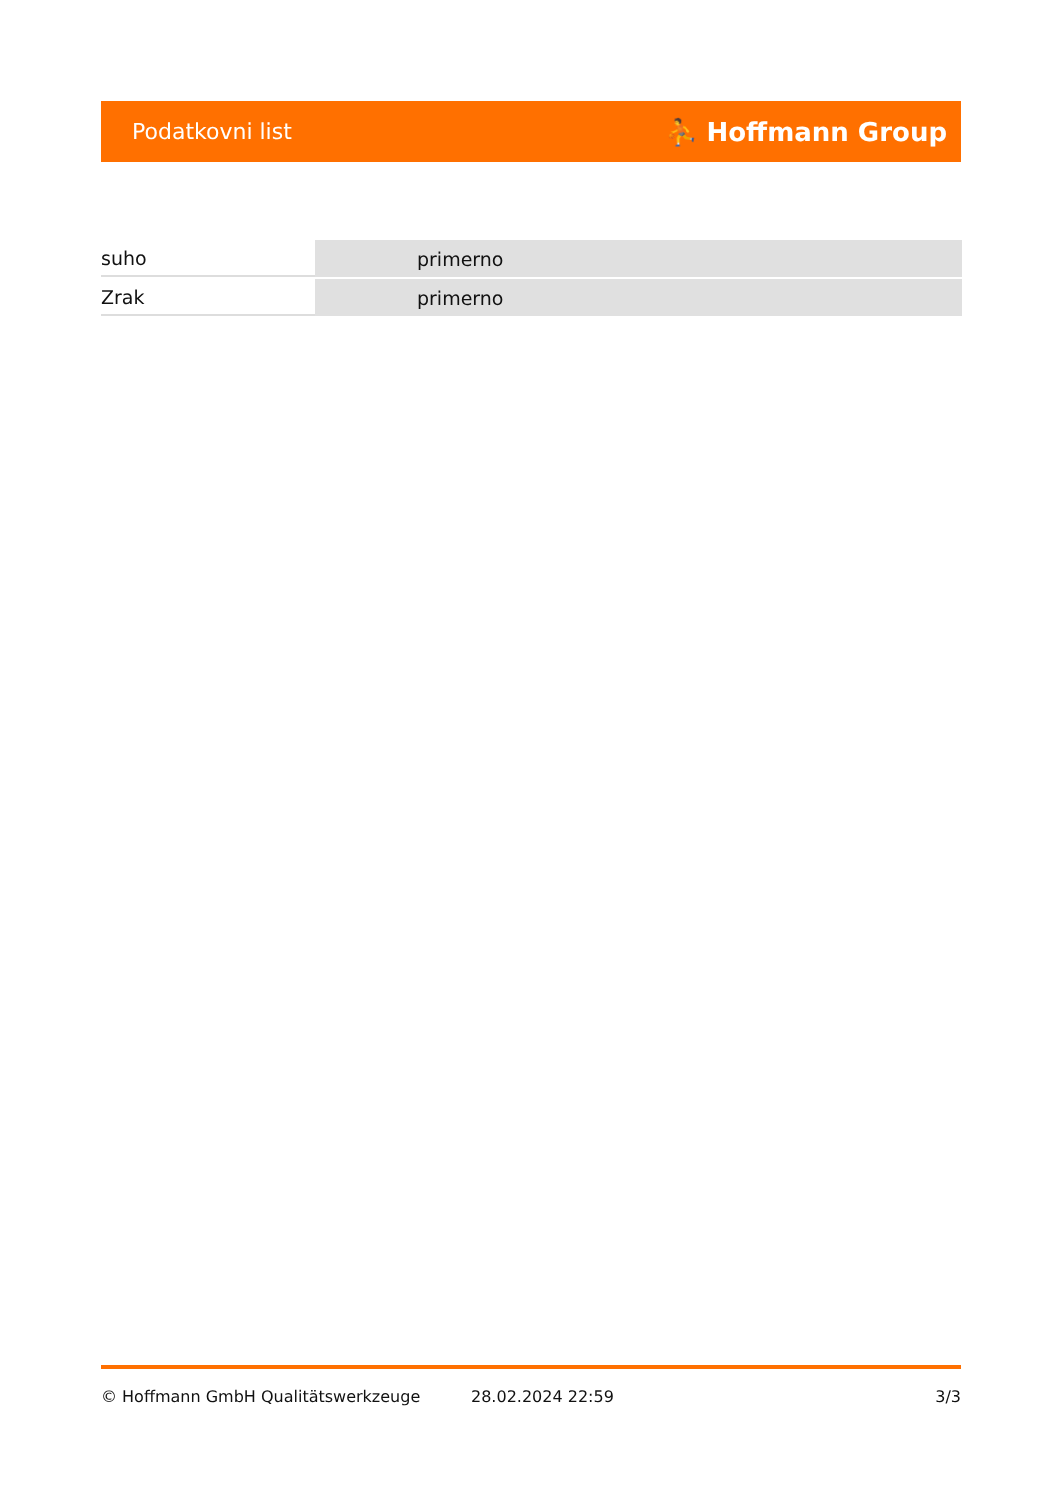Podatkovni list ⛹ Hoffmann Group
| suho | primerno |
| Zrak | primerno |
© Hoffmann GmbH Qualitätswerkzeuge 28.02.2024 22:59 3/3